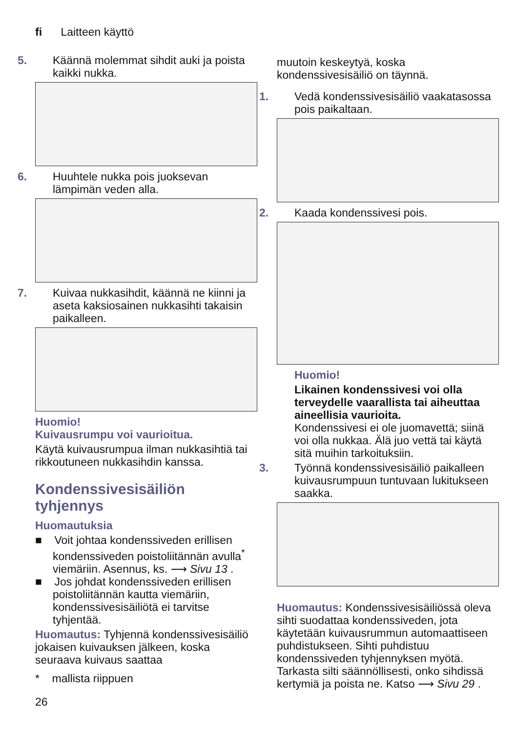fi Laitteen käyttö
5. Käännä molemmat sihdit auki ja poista kaikki nukka.
6. Huuhtele nukka pois juoksevan lämpimän veden alla.
7. Kuivaa nukkasihdit, käännä ne kiinni ja aseta kaksiosainen nukkasihti takaisin paikalleen.
Huomio!
Kuivausrumpu voi vaurioitua.
Käytä kuivausrumpua ilman nukkasihtiä tai rikkoutuneen nukkasihdin kanssa.
Kondenssivesisäiliön tyhjennys
Huomautuksia
■ Voit johtaa kondenssiveden erillisen kondenssiveden poistoliitännän avulla<sup>*</sup> viemäriin. Asennus, ks. ⟶ Sivu 13 .
■ Jos johdat kondenssiveden erillisen poistoliitännän kautta viemäriin, kondenssivesisäiliötä ei tarvitse tyhjentää.
Huomautus: Tyhjennä kondenssivesisäiliö jokaisen kuivauksen jälkeen, koska seuraava kuivaus saattaa
* mallista riippuen
muutoin keskeytyä, koska kondenssivesisäiliö on täynnä.
1. Vedä kondenssivesisäiliö vaakatasossa pois paikaltaan.
2. Kaada kondenssivesi pois.
Huomio!
Likainen kondenssivesi voi olla terveydelle vaarallista tai aiheuttaa aineellisia vaurioita.
Kondenssivesi ei ole juomavettä; siinä voi olla nukkaa. Älä juo vettä tai käytä sitä muihin tarkoituksiin.
3. Työnnä kondenssivesisäiliö paikalleen kuivausrumpuun tuntuvaan lukitukseen saakka.
Huomautus: Kondenssivesisäiliössä oleva sihti suodattaa kondenssiveden, jota käytetään kuivausrummun automaattiseen puhdistukseen. Sihti puhdistuu kondenssiveden tyhjennyksen myötä. Tarkasta silti säännöllisesti, onko sihdissä kertymiä ja poista ne. Katso ⟶ Sivu 29 .
26